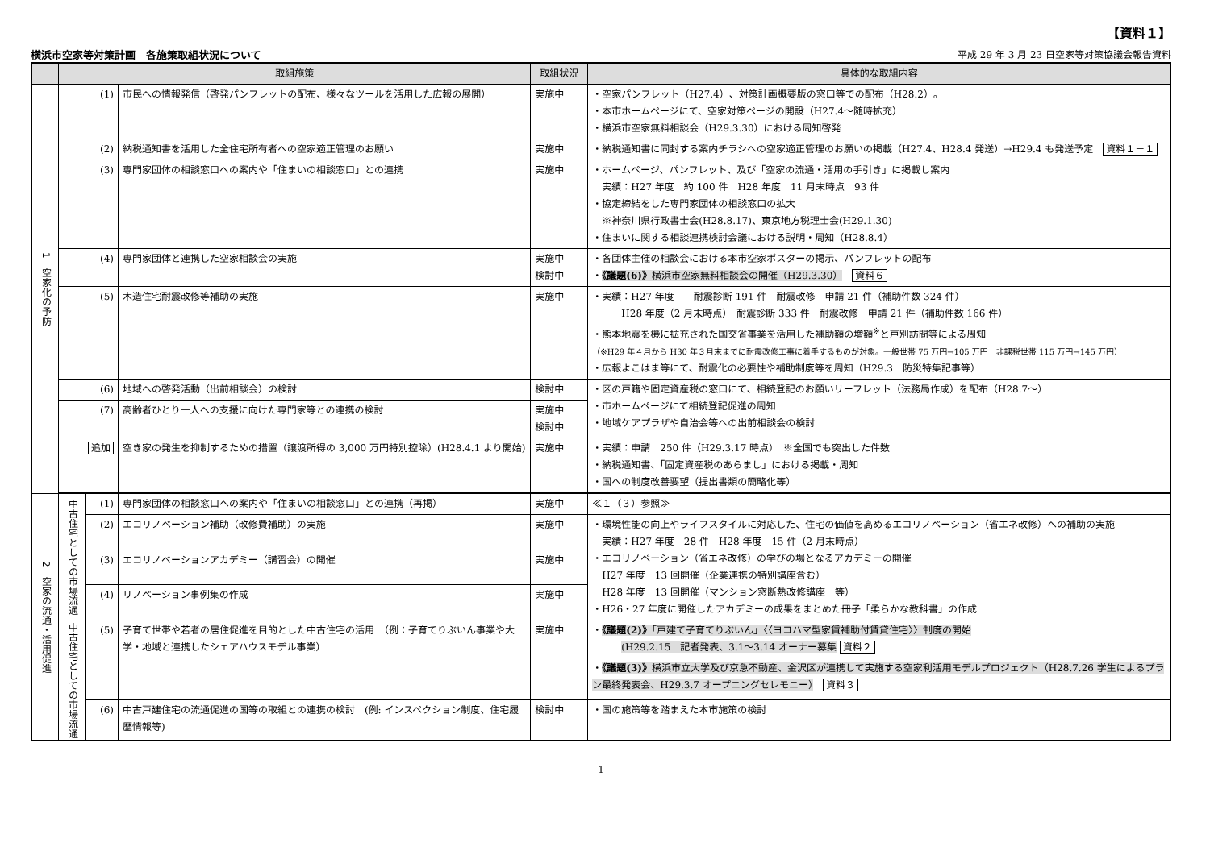【資料１】
横浜市空家等対策計画　各施策取組状況について 平成 29 年 3 月 23 日空家等対策協議会報告資料
| | 取組施策 | | | 取組状況 | 具体的な取組内容 |
| --- | --- | --- | --- | --- | --- |
| 1 空家化の予防 | (1) | | 市民への情報発信（啓発パンフレットの配布、様々なツールを活用した広報の展開） | 実施中 | ・空家パンフレット（H27.4）、対策計画概要版の窓口等での配布（H28.2）。 ・本市ホームページにて、空家対策ページの開設（H27.4～随時拡充） ・横浜市空家無料相談会（H29.3.30）における周知啓発 |
| | (2) | | 納税通知書を活用した全住宅所有者への空家適正管理のお願い | 実施中 | ・納税通知書に同封する案内チラシへの空家適正管理のお願いの掲載（H27.4、H28.4 発送）→H29.4 も発送予定 資料１－１ |
| | (3) | | 専門家団体の相談窓口への案内や「住まいの相談窓口」との連携 | 実施中 | ・ホームページ、パンフレット、及び「空家の流通・活用の手引き」に掲載し案内 実績：H27 年度 約 100 件 H28 年度 11 月末時点 93 件 ・協定締結をした専門家団体の相談窓口の拡大 ※神奈川県行政書士会(H28.8.17)、東京地方税理士会(H29.1.30) ・住まいに関する相談連携検討会議における説明・周知（H28.8.4） |
| | (4) | | 専門家団体と連携した空家相談会の実施 | 実施中 検討中 | ・各団体主催の相談会における本市空家ポスターの掲示、パンフレットの配布 ・ 《議題(6)》 横浜市空家無料相談会の開催（H29.3.30） 資料６ |
| | (5) | | 木造住宅耐震改修等補助の実施 | 実施中 | ・実績：H27 年度 耐震診断 191 件 耐震改修 申請 21 件（補助件数 324 件） H28 年度（2 月末時点） 耐震診断 333 件 耐震改修 申請 21 件（補助件数 166 件） ・熊本地震を機に拡充された国交省事業を活用した補助額の増額<sup>※</sup>と戸別訪問等による周知 （※H29 年４月から H30 年３月末までに耐震改修工事に着手するものが対象。一般世帯 75 万円→105 万円 非課税世帯 115 万円→145 万円） ・広報よこはま等にて、耐震化の必要性や補助制度等を周知（H29.3 防災特集記事等） |
| | (6) | | 地域への啓発活動（出前相談会）の検討 | 検討中 | ・区の戸籍や固定資産税の窓口にて、相続登記のお願いリーフレット（法務局作成）を配布（H28.7～） ・市ホームページにて相続登記促進の周知 ・地域ケアプラザや自治会等への出前相談会の検討 |
| | (7) | | 高齢者ひとり一人への支援に向けた専門家等との連携の検討 | 実施中 検討中 | |
| | 追加 | | 空き家の発生を抑制するための措置（譲渡所得の 3,000 万円特別控除）(H28.4.1 より開始) | 実施中 | ・実績：申請 250 件（H29.3.17 時点） ※全国でも突出した件数 ・納税通知書、「固定資産税のあらまし」における掲載・周知 ・国への制度改善要望（提出書類の簡略化等） |
| 2 空家の流通・活用促進 | 中古住宅としての市場流通 | (1) | 専門家団体の相談窓口への案内や「住まいの相談窓口」との連携（再掲） | 実施中 | ≪１（３）参照≫ |
| | | (2) | エコリノベーション補助（改修費補助）の実施 | 実施中 | ・環境性能の向上やライフスタイルに対応した、住宅の価値を高めるエコリノベーション（省エネ改修）への補助の実施 実績：H27 年度 28 件 H28 年度 15 件（2 月末時点） ・エコリノベーション（省エネ改修）の学びの場となるアカデミーの開催 H27 年度 13 回開催（企業連携の特別講座含む） H28 年度 13 回開催（マンション窓断熱改修講座 等） ・H26・27 年度に開催したアカデミーの成果をまとめた冊子「柔らかな教科書」の作成 |
| | | (3) | エコリノベーションアカデミー（講習会）の開催 | 実施中 | |
| | | (4) | リノベーション事例集の作成 | 実施中 | |
| | 中古住宅としての市場流通 | (5) | 子育て世帯や若者の居住促進を目的とした中古住宅の活用 （例：子育てりぶいん事業や大学・地域と連携したシェアハウスモデル事業） | 実施中 | ・ 《議題(2)》 「戸建て子育てりぶいん」〈〈ヨコハマ型家賃補助付賃貸住宅〉〉制度の開始 (H29.2.15 記者発表、3.1～3.14 オーナー募集 資料２ ・ 《議題(3)》 横浜市立大学及び京急不動産、金沢区が連携して実施する空家利活用モデルプロジェクト（H28.7.26 学生によるプラン最終発表会、H29.3.7 オープニングセレモニー） 資料３ |
| | | (6) | 中古戸建住宅の流通促進の国等の取組との連携の検討 (例: インスペクション制度、住宅履歴情報等) | 検討中 | ・国の施策等を踏まえた本市施策の検討 |
1